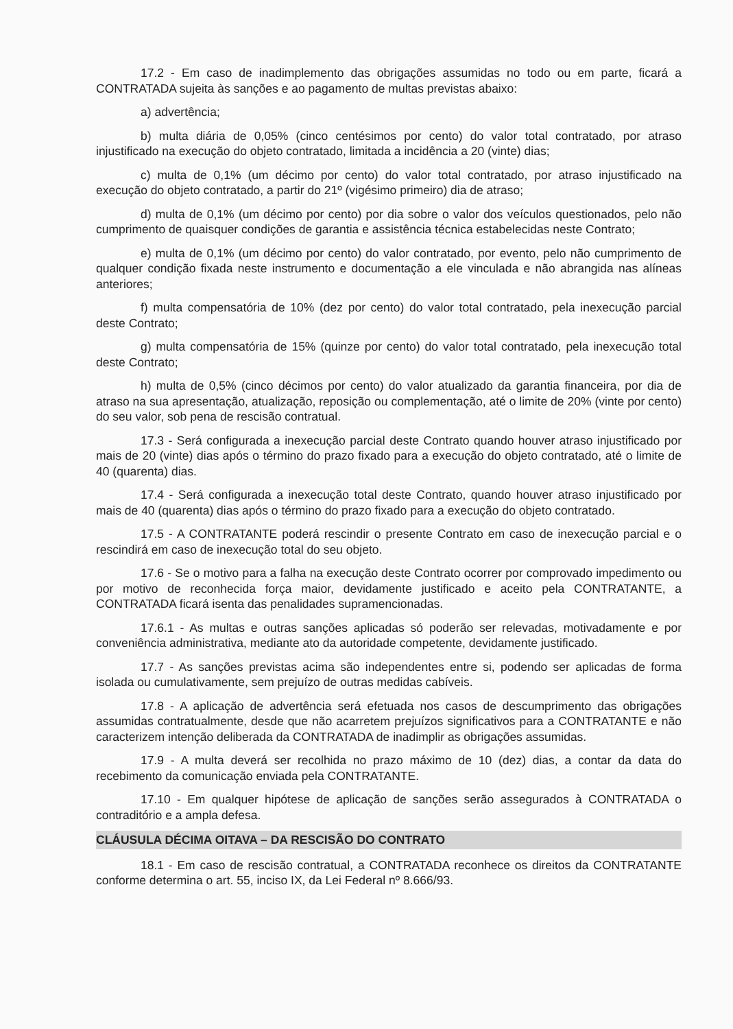17.2 - Em caso de inadimplemento das obrigações assumidas no todo ou em parte, ficará a CONTRATADA sujeita às sanções e ao pagamento de multas previstas abaixo:
a) advertência;
b) multa diária de 0,05% (cinco centésimos por cento) do valor total contratado, por atraso injustificado na execução do objeto contratado, limitada a incidência a 20 (vinte) dias;
c) multa de 0,1% (um décimo por cento) do valor total contratado, por atraso injustificado na execução do objeto contratado, a partir do 21º (vigésimo primeiro) dia de atraso;
d) multa de 0,1% (um décimo por cento) por dia sobre o valor dos veículos questionados, pelo não cumprimento de quaisquer condições de garantia e assistência técnica estabelecidas neste Contrato;
e) multa de 0,1% (um décimo por cento) do valor contratado, por evento, pelo não cumprimento de qualquer condição fixada neste instrumento e documentação a ele vinculada e não abrangida nas alíneas anteriores;
f) multa compensatória de 10% (dez por cento) do valor total contratado, pela inexecução parcial deste Contrato;
g) multa compensatória de 15% (quinze por cento) do valor total contratado, pela inexecução total deste Contrato;
h) multa de 0,5% (cinco décimos por cento) do valor atualizado da garantia financeira, por dia de atraso na sua apresentação, atualização, reposição ou complementação, até o limite de 20% (vinte por cento) do seu valor, sob pena de rescisão contratual.
17.3 - Será configurada a inexecução parcial deste Contrato quando houver atraso injustificado por mais de 20 (vinte) dias após o término do prazo fixado para a execução do objeto contratado, até o limite de 40 (quarenta) dias.
17.4 - Será configurada a inexecução total deste Contrato, quando houver atraso injustificado por mais de 40 (quarenta) dias após o término do prazo fixado para a execução do objeto contratado.
17.5 - A CONTRATANTE poderá rescindir o presente Contrato em caso de inexecução parcial e o rescindirá em caso de inexecução total do seu objeto.
17.6 - Se o motivo para a falha na execução deste Contrato ocorrer por comprovado impedimento ou por motivo de reconhecida força maior, devidamente justificado e aceito pela CONTRATANTE, a CONTRATADA ficará isenta das penalidades supramencionadas.
17.6.1 - As multas e outras sanções aplicadas só poderão ser relevadas, motivadamente e por conveniência administrativa, mediante ato da autoridade competente, devidamente justificado.
17.7 - As sanções previstas acima são independentes entre si, podendo ser aplicadas de forma isolada ou cumulativamente, sem prejuízo de outras medidas cabíveis.
17.8 - A aplicação de advertência será efetuada nos casos de descumprimento das obrigações assumidas contratualmente, desde que não acarretem prejuízos significativos para a CONTRATANTE e não caracterizem intenção deliberada da CONTRATADA de inadimplir as obrigações assumidas.
17.9 - A multa deverá ser recolhida no prazo máximo de 10 (dez) dias, a contar da data do recebimento da comunicação enviada pela CONTRATANTE.
17.10 - Em qualquer hipótese de aplicação de sanções serão assegurados à CONTRATADA o contraditório e a ampla defesa.
CLÁUSULA DÉCIMA OITAVA – DA RESCISÃO DO CONTRATO
18.1 - Em caso de rescisão contratual, a CONTRATADA reconhece os direitos da CONTRATANTE conforme determina o art. 55, inciso IX, da Lei Federal nº 8.666/93.